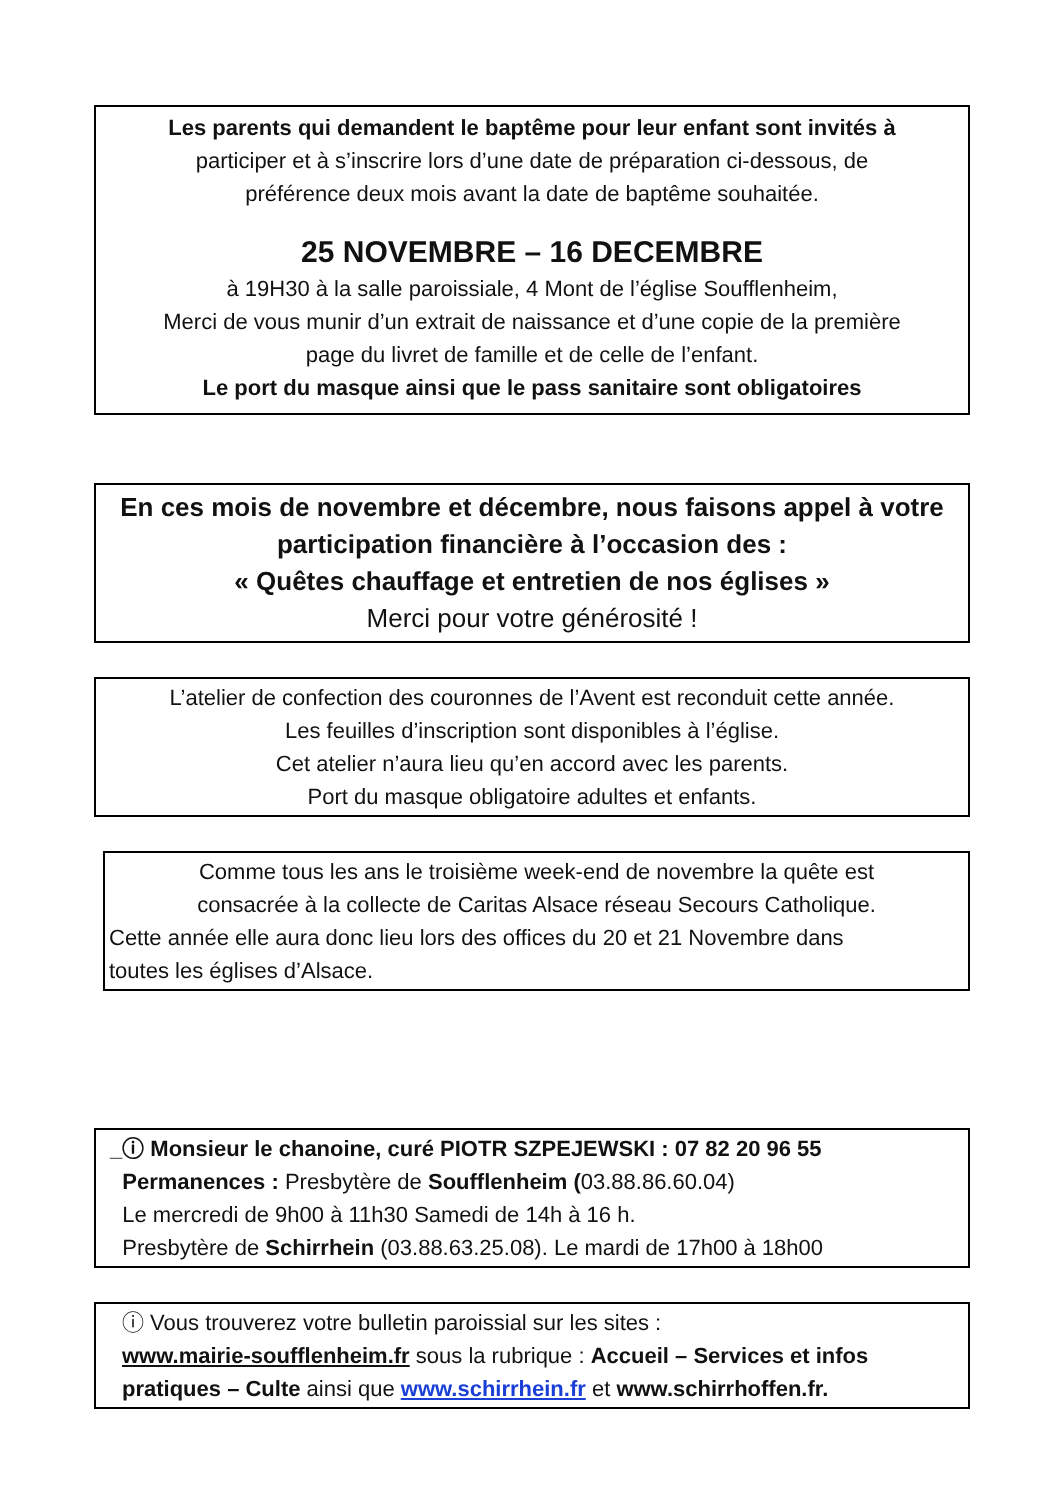Les parents qui demandent le baptême pour leur enfant sont invités à
participer et à s’inscrire lors d’une date de préparation ci-dessous, de
préférence deux mois avant la date de baptême souhaitée.
25 NOVEMBRE – 16 DECEMBRE
à 19H30 à la salle paroissiale, 4 Mont de l’église Soufflenheim,
Merci de vous munir d’un extrait de naissance et d’une copie de la première
page du livret de famille et de celle de l’enfant.
Le port du masque ainsi que le pass sanitaire sont obligatoires
En ces mois de novembre et décembre, nous faisons appel à votre
participation financière à l’occasion des :
« Quêtes chauffage et entretien de nos églises »
Merci pour votre générosité !
L’atelier de confection des couronnes de l’Avent est reconduit cette année.
Les feuilles d’inscription sont disponibles à l’église.
Cet atelier n’aura lieu qu’en accord avec les parents.
Port du masque obligatoire adultes et enfants.
Comme tous les ans le troisième week-end de novembre la quête est
consacrée à la collecte de Caritas Alsace réseau Secours Catholique.
Cette année elle aura donc lieu lors des offices du 20 et 21 Novembre dans
toutes les églises d’Alsace.
_ⓘ Monsieur le chanoine, curé PIOTR SZPEJEWSKI : 07 82 20 96 55
Permanences : Presbytère de Soufflenheim (03.88.86.60.04)
Le mercredi de 9h00 à 11h30 Samedi de 14h à 16 h.
Presbytère de Schirrhein (03.88.63.25.08). Le mardi de 17h00 à 18h00
ⓘ Vous trouverez votre bulletin paroissial sur les sites :
www.mairie-soufflenheim.fr sous la rubrique : Accueil – Services et infos pratiques – Culte ainsi que www.schirrhein.fr et www.schirrhoffen.fr.